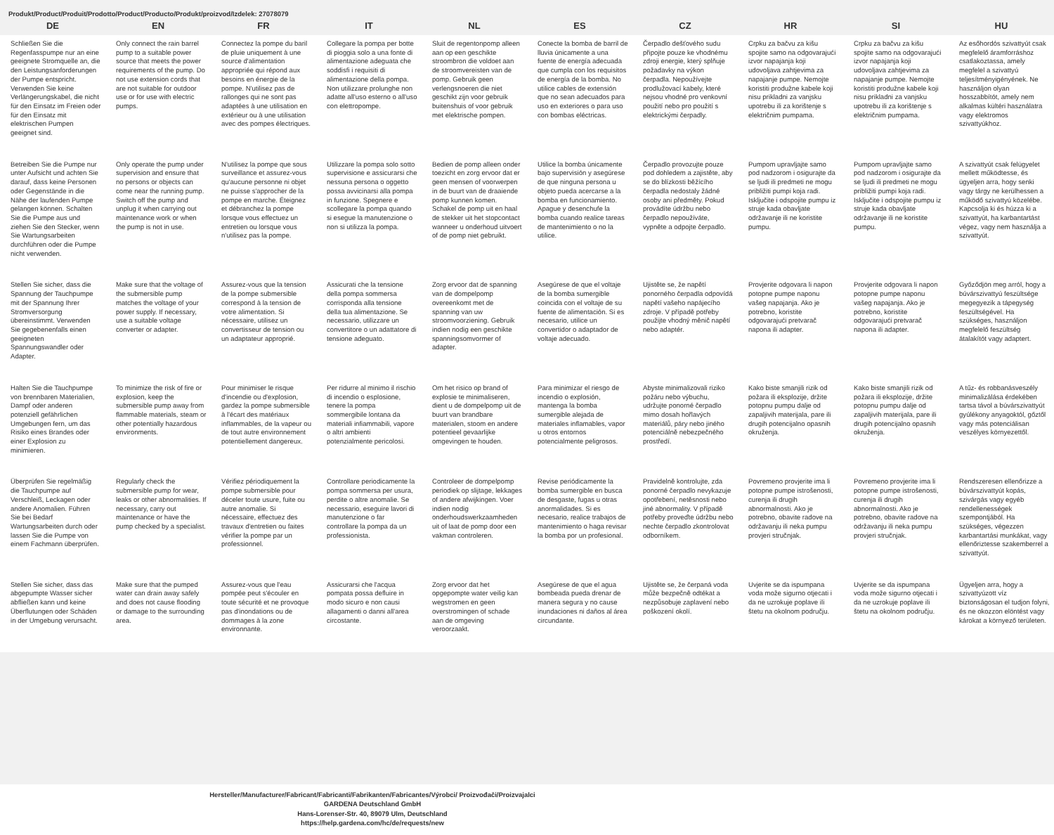Produkt/Product/Produit/Prodotto/Product/Producto/Produkt/proizvod/Izdelek: 27078079
| DE | EN | FR | IT | NL | ES | CZ | HR | SI | HU |
| --- | --- | --- | --- | --- | --- | --- | --- | --- | --- |
| Schließen Sie die Regenfasspumpe nur an eine geeignete Stromquelle an, die den Leistungsanforderungen der Pumpe entspricht. Verwenden Sie keine Verlängerungskabel, die nicht für den Einsatz im Freien oder für den Einsatz mit elektrischen Pumpen geeignet sind. | Only connect the rain barrel pump to a suitable power source that meets the power requirements of the pump. Do not use extension cords that are not suitable for outdoor use or for use with electric pumps. | Connectez la pompe du baril de pluie uniquement à une source d'alimentation appropriée qui répond aux besoins en énergie de la pompe. N'utilisez pas de rallonges qui ne sont pas adaptées à une utilisation en extérieur ou à une utilisation avec des pompes électriques. | Collegare la pompa per botte di pioggia solo a una fonte di alimentazione adeguata che soddisfi i requisiti di alimentazione della pompa. Non utilizzare prolunghe non adatte all'uso esterno o all'uso con elettropompe. | Sluit de regentonpomp alleen aan op een geschikte stroombron die voldoet aan de stroomvereisten van de pomp. Gebruik geen verlengsnoeren die niet geschikt zijn voor gebruik buitenshuis of voor gebruik met elektrische pompen. | Conecte la bomba de barril de lluvia únicamente a una fuente de energía adecuada que cumpla con los requisitos de energía de la bomba. No utilice cables de extensión que no sean adecuados para uso en exteriores o para uso con bombas eléctricas. | Čerpadlo dešťového sudu připojte pouze ke vhodnému zdroji energie, který splňuje požadavky na výkon čerpadla. Nepoužívejte prodlužovací kabely, které nejsou vhodné pro venkovní použití nebo pro použití s elektrickými čerpadly. | Crpku za bačvu za kišu spojite samo na odgovarajući izvor napajanja koji udovoljava zahtjevima za napajanje pumpe. Nemojte koristiti produžne kabele koji nisu prikladni za vanjsku upotrebu ili za korištenje s električnim pumpama. | Crpku za bačvu za kišu spojite samo na odgovarajući izvor napajanja koji udovoljava zahtjevima za napajanje pumpe. Nemojte koristiti produžne kabele koji nisu prikladni za vanjsku upotrebu ili za korištenje s električnim pumpama. | Az esőhordós szivattyút csak megfelelő áramforráshoz csatlakoztassa, amely megfelel a szivattyú teljesítményigényének. Ne használjon olyan hosszabbítót, amely nem alkalmas kültéri használatra vagy elektromos szivattyúkhoz. |
| Betreiben Sie die Pumpe nur unter Aufsicht und achten Sie darauf, dass keine Personen oder Gegenstände in die Nähe der laufenden Pumpe gelangen können. Schalten Sie die Pumpe aus und ziehen Sie den Stecker, wenn Sie Wartungsarbeiten durchführen oder die Pumpe nicht verwenden. | Only operate the pump under supervision and ensure that no persons or objects can come near the running pump. Switch off the pump and unplug it when carrying out maintenance work or when the pump is not in use. | N'utilisez la pompe que sous surveillance et assurez-vous qu'aucune personne ni objet ne puisse s'approcher de la pompe en marche. Éteignez et débranchez la pompe lorsque vous effectuez un entretien ou lorsque vous n'utilisez pas la pompe. | Utilizzare la pompa solo sotto supervisione e assicurarsi che nessuna persona o oggetto possa avvicinarsi alla pompa in funzione. Spegnere e scollegare la pompa quando si esegue la manutenzione o non si utilizza la pompa. | Bedien de pomp alleen onder toezicht en zorg ervoor dat er geen mensen of voorwerpen in de buurt van de draaiende pomp kunnen komen. Schakel de pomp uit en haal de stekker uit het stopcontact wanneer u onderhoud uitvoert of de pomp niet gebruikt. | Utilice la bomba únicamente bajo supervisión y asegúrese de que ninguna persona u objeto pueda acercarse a la bomba en funcionamiento. Apague y desenchufe la bomba cuando realice tareas de mantenimiento o no la utilice. | Čerpadlo provozujte pouze pod dohledem a zajistěte, aby se do blízkosti běžícího čerpadla nedostaly žádné osoby ani předměty. Pokud provádíte údržbu nebo čerpadlo nepoužíváte, vypněte a odpojte čerpadlo. | Pumpom upravljajte samo pod nadzorom i osigurajte da se ljudi ili predmeti ne mogu približiti pumpi koja radi. Isključite i odspojite pumpu iz struje kada obavljate održavanje ili ne koristite pumpu. | Pumpom upravljajte samo pod nadzorom i osigurajte da se ljudi ili predmeti ne mogu približiti pumpi koja radi. Isključite i odspojite pumpu iz struje kada obavljate održavanje ili ne koristite pumpu. | A szivattyút csak felügyelet mellett működtesse, és ügyeljen arra, hogy senki vagy tárgy ne kerülhessen a működő szivattyú közelébe. Kapcsolja ki és húzza ki a szivattyút, ha karbantartást végez, vagy nem használja a szivattyút. |
| Stellen Sie sicher, dass die Spannung der Tauchpumpe mit der Spannung Ihrer Stromversorgung übereinstimmt. Verwenden Sie gegebenenfalls einen geeigneten Spannungswandler oder Adapter. | Make sure that the voltage of the submersible pump matches the voltage of your power supply. If necessary, use a suitable voltage converter or adapter. | Assurez-vous que la tension de la pompe submersible correspond à la tension de votre alimentation. Si nécessaire, utilisez un convertisseur de tension ou un adaptateur approprié. | Assicurati che la tensione della pompa sommersa corrisponda alla tensione della tua alimentazione. Se necessario, utilizzare un convertitore o un adattatore di tensione adeguato. | Zorg ervoor dat de spanning van de dompelpomp overeenkomt met de spanning van uw stroomvoorziening. Gebruik indien nodig een geschikte spanningsomvormer of adapter. | Asegúrese de que el voltaje de la bomba sumergible coincida con el voltaje de su fuente de alimentación. Si es necesario, utilice un convertidor o adaptador de voltaje adecuado. | Ujistěte se, že napětí ponorného čerpadla odpovídá napětí vašeho napájecího zdroje. V případě potřeby použijte vhodný měnič napětí nebo adaptér. | Provjerite odgovara li napon potopne pumpe naponu vašeg napajanja. Ako je potrebno, koristite odgovarajući pretvarač napona ili adapter. | Provjerite odgovara li napon potopne pumpe naponu vašeg napajanja. Ako je potrebno, koristite odgovarajući pretvarač napona ili adapter. | Győződjön meg arról, hogy a búvárszivattyú feszültsége megegyezik a tápegység feszültségével. Ha szükséges, használjon megfelelő feszültség átalakítót vagy adaptert. |
| Halten Sie die Tauchpumpe von brennbaren Materialien, Dampf oder anderen potenziell gefährlichen Umgebungen fern, um das Risiko eines Brandes oder einer Explosion zu minimieren. | To minimize the risk of fire or explosion, keep the submersible pump away from flammable materials, steam or other potentially hazardous environments. | Pour minimiser le risque d'incendie ou d'explosion, gardez la pompe submersible à l'écart des matériaux inflammables, de la vapeur ou de tout autre environnement potentiellement dangereux. | Per ridurre al minimo il rischio di incendio o esplosione, tenere la pompa sommergibile lontana da materiali infiammabili, vapore o altri ambienti potenzialmente pericolosi. | Om het risico op brand of explosie te minimaliseren, dient u de dompelpomp uit de buurt van brandbare materialen, stoom en andere potentieel gevaarlijke omgevingen te houden. | Para minimizar el riesgo de incendio o explosión, mantenga la bomba sumergible alejada de materiales inflamables, vapor u otros entornos potencialmente peligrosos. | Abyste minimalizovali riziko požáru nebo výbuchu, udržujte ponorné čerpadlo mimo dosah hořlavých materiálů, páry nebo jiného potenciálně nebezpečného prostředí. | Kako biste smanjili rizik od požara ili eksplozije, držite potopnu pumpu dalje od zapaljivih materijala, pare ili drugih potencijalno opasnih okruženja. | Kako biste smanjili rizik od požara ili eksplozije, držite potopnu pumpu dalje od zapaljivih materijala, pare ili drugih potencijalno opasnih okruženja. | A tűz- és robbanásveszély minimalizálása érdekében tartsa távol a búvárszivattyút gyúlékony anyagoktól, gőztől vagy más potenciálisan veszélyes környezettől. |
| Überprüfen Sie regelmäßig die Tauchpumpe auf Verschleiß, Leckagen oder andere Anomalien. Führen Sie bei Bedarf Wartungsarbeiten durch oder lassen Sie die Pumpe von einem Fachmann überprüfen. | Regularly check the submersible pump for wear, leaks or other abnormalities. If necessary, carry out maintenance or have the pump checked by a specialist. | Vérifiez périodiquement la pompe submersible pour déceler toute usure, fuite ou autre anomalie. Si nécessaire, effectuez des travaux d'entretien ou faites vérifier la pompe par un professionnel. | Controllare periodicamente la pompa sommersa per usura, perdite o altre anomalie. Se necessario, eseguire lavori di manutenzione o far controllare la pompa da un professionista. | Controleer de dompelpomp periodiek op slijtage, lekkages of andere afwijkingen. Voer indien nodig onderhoudswerkzaamheden uit of laat de pomp door een vakman controleren. | Revise periódicamente la bomba sumergible en busca de desgaste, fugas u otras anormalidades. Si es necesario, realice trabajos de mantenimiento o haga revisar la bomba por un profesional. | Pravidelně kontrolujte, zda ponorné čerpadlo nevykazuje opotřebení, netěsnosti nebo jiné abnormality. V případě potřeby proveďte údržbu nebo nechte čerpadlo zkontrolovat odborníkem. | Povremeno provjerite ima li potopne pumpe istrošenosti, curenja ili drugih abnormalnosti. Ako je potrebno, obavite radove na održavanju ili neka pumpu provjeri stručnjak. | Povremeno provjerite ima li potopne pumpe istrošenosti, curenja ili drugih abnormalnosti. Ako je potrebno, obavite radove na održavanju ili neka pumpu provjeri stručnjak. | Rendszeresen ellenőrizze a búvárszivattyút kopás, szivárgás vagy egyéb rendellenességek szempontjából. Ha szükséges, végezzen karbantartási munkákat, vagy ellenőriztesse szakemberrel a szivattyút. |
| Stellen Sie sicher, dass das abgepumpte Wasser sicher abfließen kann und keine Überflutungen oder Schäden in der Umgebung verursacht. | Make sure that the pumped water can drain away safely and does not cause flooding or damage to the surrounding area. | Assurez-vous que l'eau pompée peut s'écouler en toute sécurité et ne provoque pas d'inondations ou de dommages à la zone environnante. | Assicurarsi che l'acqua pompata possa defluire in modo sicuro e non causi allagamenti o danni all'area circostante. | Zorg ervoor dat het opgepompte water veilig kan wegstromen en geen overstromingen of schade aan de omgeving veroorzaakt. | Asegúrese de que el agua bombeada pueda drenar de manera segura y no cause inundaciones ni daños al área circundante. | Ujistěte se, že čerpaná voda může bezpečně odtékat a nezpůsobuje zaplavení nebo poškození okolí. | Uvjerite se da ispumpana voda može sigurno otjecati i da ne uzrokuje poplave ili štetu na okolnom području. | Uvjerite se da ispumpana voda može sigurno otjecati i da ne uzrokuje poplave ili štetu na okolnom području. | Ügyeljen arra, hogy a szivattyúzott víz biztonságosan el tudjon folyni, és ne okozzon elöntést vagy károkat a környező területen. |
Hersteller/Manufacturer/Fabricant/Fabricanti/Fabrikanten/Fabricantes/Výrobci/ Proizvođači/Proizvajalci
GARDENA Deutschland GmbH
Hans-Lorenser-Str. 40, 89079 Ulm, Deutschland
https://help.gardena.com/hc/de/requests/new